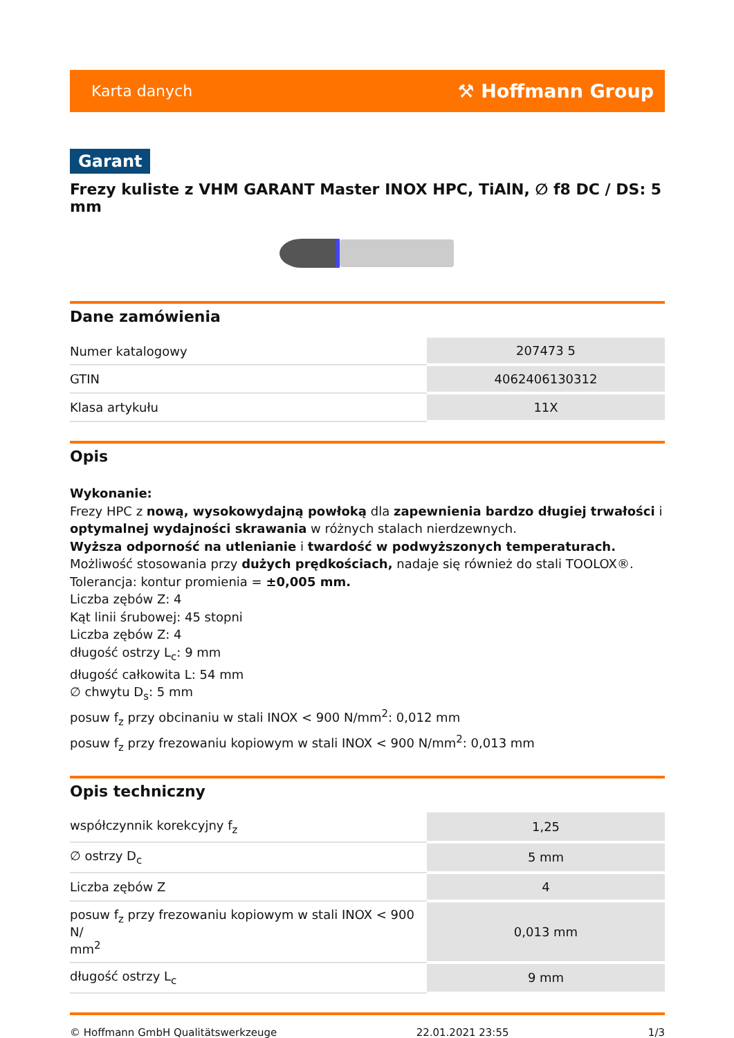Karta danych ⚒ Hoffmann Group
Garant
Frezy kuliste z VHM GARANT Master INOX HPC, TiAlN, ∅ f8 DC / DS: 5 mm
Dane zamówienia
| Numer katalogowy | 207473 5 |
| GTIN | 4062406130312 |
| Klasa artykułu | 11X |
Opis
Wykonanie:
Frezy HPC z nową, wysokowydajną powłoką dla zapewnienia bardzo długiej trwałości i optymalnej wydajności skrawania w różnych stalach nierdzewnych.
Wyższa odporność na utlenianie i twardość w podwyższonych temperaturach.
Możliwość stosowania przy dużych prędkościach, nadaje się również do stali TOOLOX®.
Tolerancja: kontur promienia = ±0,005 mm.
Liczba zębów Z: 4
Kąt linii śrubowej: 45 stopni
Liczba zębów Z: 4
długość ostrzy L<sub>c</sub>: 9 mm
długość całkowita L: 54 mm
∅ chwytu D<sub>s</sub>: 5 mm
posuw f<sub>z</sub> przy obcinaniu w stali INOX < 900 N/mm<sup>2</sup>: 0,012 mm
posuw f<sub>z</sub> przy frezowaniu kopiowym w stali INOX < 900 N/mm<sup>2</sup>: 0,013 mm
Opis techniczny
| współczynnik korekcyjny f<sub>z</sub> | 1,25 |
| ∅ ostrzy D<sub>c</sub> | 5 mm |
| Liczba zębów Z | 4 |
| posuw f<sub>z</sub> przy frezowaniu kopiowym w stali INOX < 900 N/ mm<sup>2</sup> | 0,013 mm |
| długość ostrzy L<sub>c</sub> | 9 mm |
© Hoffmann GmbH Qualitätswerkzeuge 22.01.2021 23:55 1/3